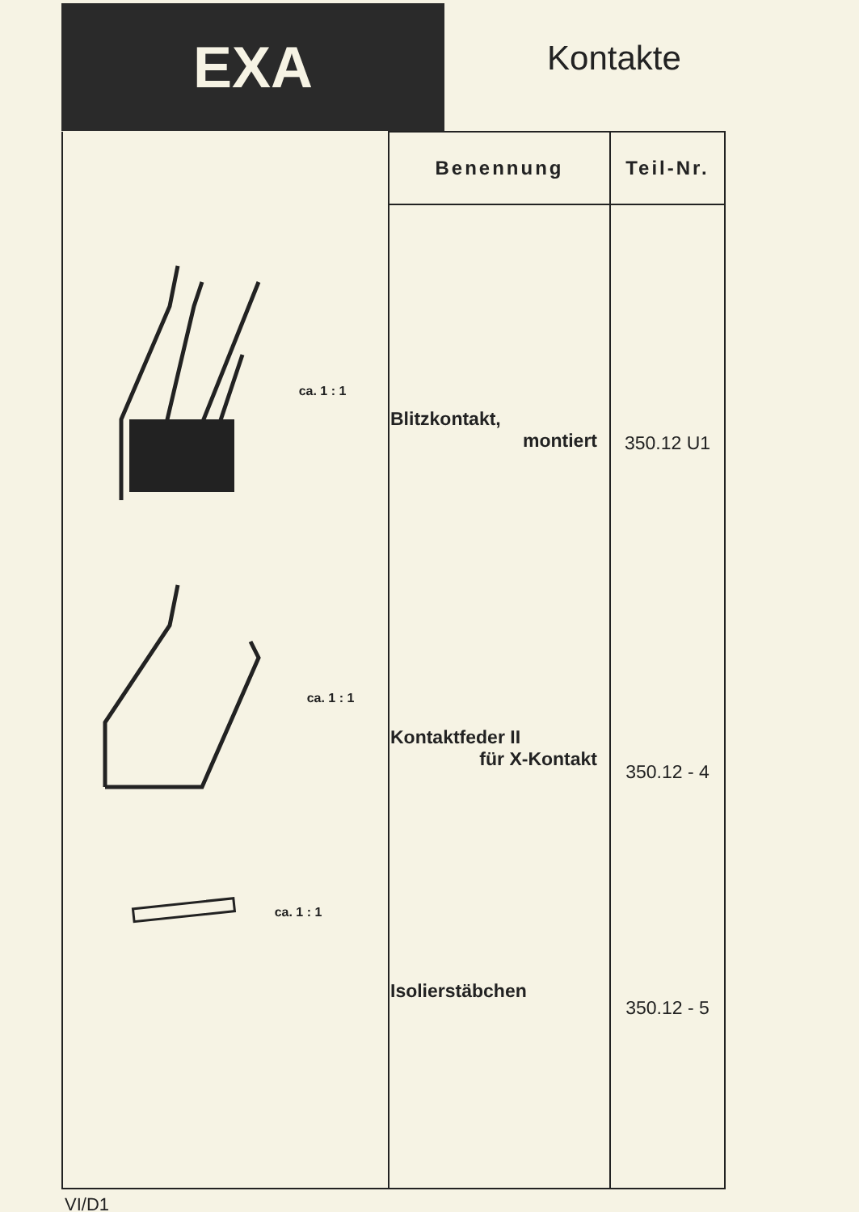EXA
Kontakte
| ca. 1 : 1 ca. 1 : 1 ca. 1 : 1 | Benennung | Teil-Nr. |
| | Blitzkontakt, montiert Kontaktfeder II für X-Kontakt Isolierstäbchen | 350.12 U1 350.12 - 4 350.12 - 5 |
VI/D1